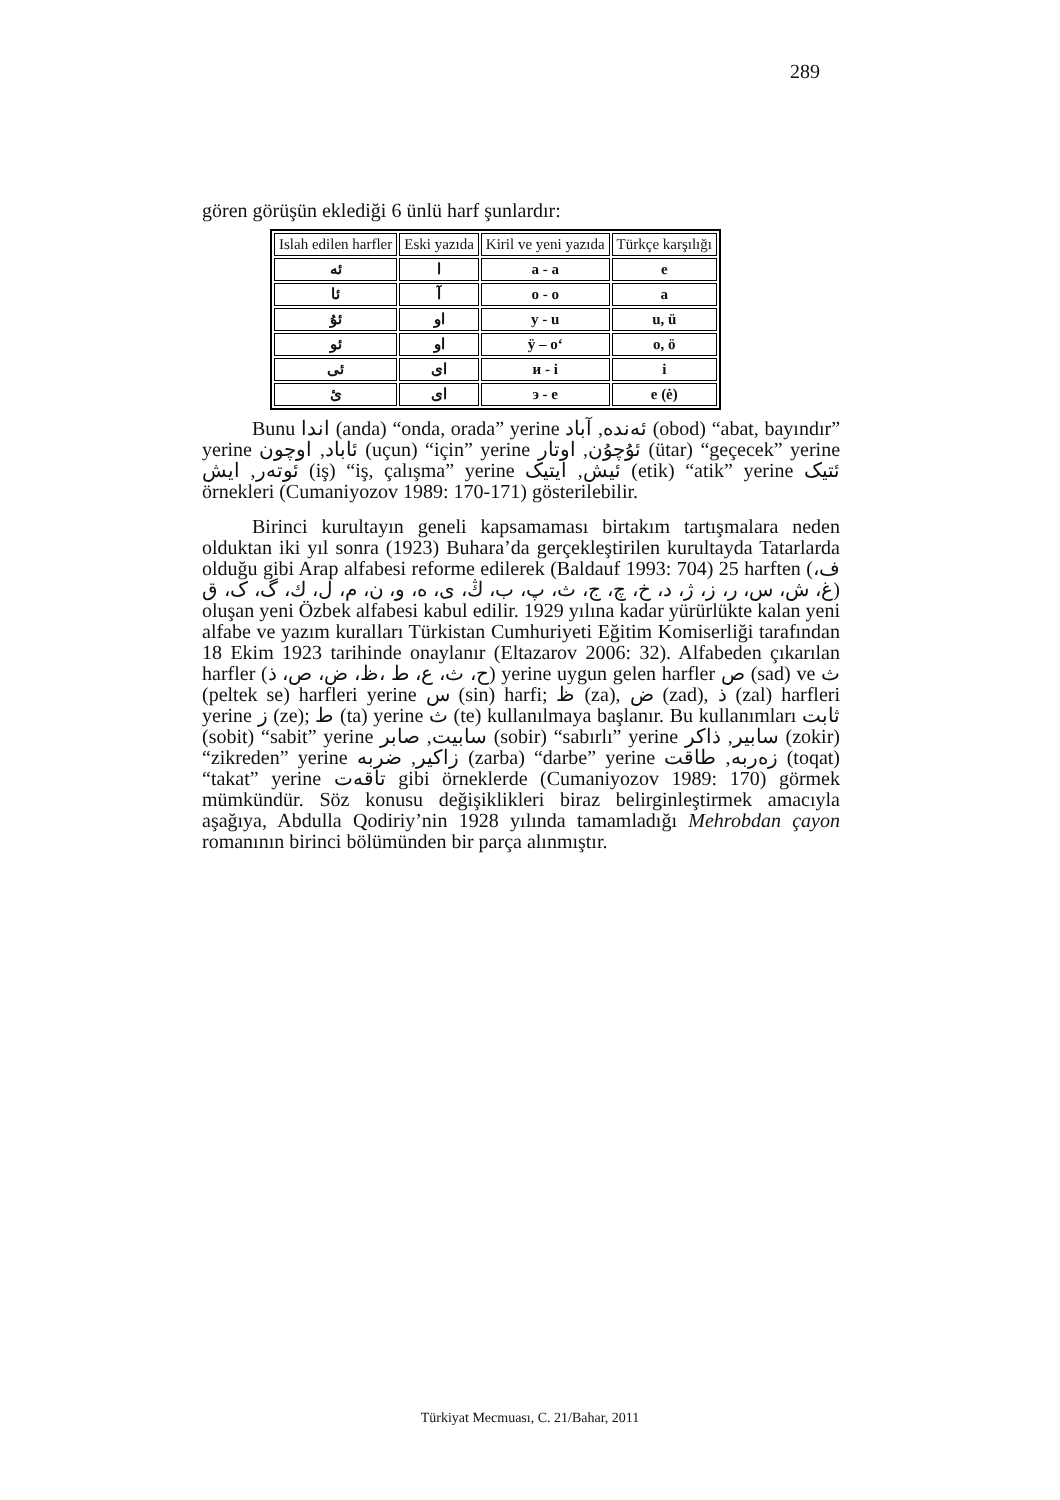289
gören görüşün eklediği 6 ünlü harf şunlardır:
| Islah edilen harfler | Eski yazıda | Kiril ve yeni yazıda | Türkçe karşılığı |
| --- | --- | --- | --- |
| ئه | ا | a - a | e |
| ئا | آ | o - o | a |
| ئۇ | او | y - u | u, ü |
| ئو | او | ÿ – o‘ | o, ö |
| ئی | ای | и - i | i |
| ئ | ای | э - e | e (ė) |
Bunu اندا (anda) “onda, orada” yerine ئەندە, آباد (obod) “abat, bayındır” yerine ئاباد, اوچون (uçun) “için” yerine ئۇچۇن, اوتار (ütar) “geçecek” yerine ئوتەر, ایش (iş) “iş, çalışma” yerine ئیش, ایتیک (etik) “atik” yerine ئتیک örnekleri (Cumaniyozov 1989: 170-171) gösterilebilir.
Birinci kurultayın geneli kapsamaması birtakım tartışmalara neden olduktan iki yıl sonra (1923) Buhara’da gerçekleştirilen kurultayda Tatarlarda olduğu gibi Arap alfabesi reforme edilerek (Baldauf 1993: 704) 25 harften (ف، غ، ش، س، ر، ز، ژ، د، خ، چ، ج، ث، پ، ب، ڭ، ی، ه، و، ن، م، ل، ك، گ، ک، ق) oluşan yeni Özbek alfabesi kabul edilir. 1929 yılına kadar yürürlükte kalan yeni alfabe ve yazım kuralları Türkistan Cumhuriyeti Eğitim Komiserliği tarafından 18 Ekim 1923 tarihinde onaylanır (Eltazarov 2006: 32). Alfabeden çıkarılan harfler (ح، ث، ع، ط ،ظ، ض، ص، ذ) yerine uygun gelen harfler ص (sad) ve ث (peltek se) harfleri yerine س (sin) harfi; ظ (za), ض (zad), ذ (zal) harfleri yerine ز (ze); ط (ta) yerine ث (te) kullanılmaya başlanır. Bu kullanımları ثابت (sobit) “sabit” yerine سابیت, صابر (sobir) “sabırlı” yerine سابیر, ذاکر (zokir) “zikreden” yerine زاکیر, ضربه (zarba) “darbe” yerine زەربە, طاقت (toqat) “takat” yerine تاقەت gibi örneklerde (Cumaniyozov 1989: 170) görmek mümkündür. Söz konusu değişiklikleri biraz belirginleştirmek amacıyla aşağıya, Abdulla Qodiriy’nin 1928 yılında tamamladığı Mehrobdan çayon romanının birinci bölümünden bir parça alınmıştır.
Türkiyat Mecmuası, C. 21/Bahar, 2011